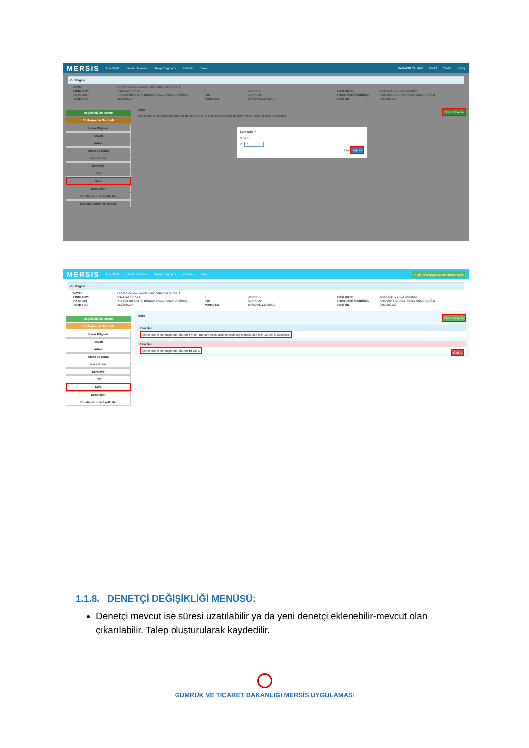MERSIS Ana Sayfa Başvuru İşlemleri Talep Sorgulama Yönetim Evrak BAHADIR YILMAZ Modül Yardım Çıkış
Ön Bilgiler
Unvan TEKNİKLOGİC ACENTALIĞI ANONİM ŞİRKETİ Firma Nevi ANONİM ŞİRKET İl ANKARA Vergi Dairesi BAŞKENT VERGİ DAİRESİ Alt Grubu PAY SAHİBİ SAYISI BİRDEN FAZLA ANONİM ŞİRKET İlçe ÇANKAYA Ticaret Sicil Müdürlüğü ANKARA TİCARET SİCİLİ MÜDÜRLÜĞÜ Talep Türü DEĞİŞİKLİK Mersis No 0966030213000001 Vergi No 9660302130
Değişiklik Ön İzleme
Sözleşmenin Son Hali
Karar Bilgileri
Unvan
Adres
Amaç ve Konu
Nace Kodu
Sermaye
Pay
Süre
Denetçiler
Yönetim Kurulu / Yetkililer
Şirketin İdaresi ve Temsili
Süre Ekle / Düzenle
Şirket süresi kuruluşundan itibaren 10 yıldır. Bu süre esas sözleşmesini değiştirmek suretiyle uzatılıp kısaltılabilir.
Süre Ekle ×
Sınırsız ☐
Yıl 8
İptal Kaydet
MERSIS Ana Sayfa Başvuru İşlemleri Talep Sorgulama Yönetim Evrak ✔ İşleminiz başarıyla tamamlanmıştır.
Ön Bilgiler
Unvan TEKNİKLOGİC ACENTALIĞI ANONİM ŞİRKETİ Firma Nevi ANONİM ŞİRKET İl ANKARA Vergi Dairesi BAŞKENT VERGİ DAİRESİ Alt Grubu PAY SAHİBİ SAYISI BİRDEN FAZLA ANONİM ŞİRKET İlçe ÇANKAYA Ticaret Sicil Müdürlüğü ANKARA TİCARET SİCİLİ MÜDÜRLÜĞÜ Talep Türü DEĞİŞİKLİK Mersis No 0966030213000001 Vergi No 9660302130
Değişiklik Ön İzleme
Sözleşmenin Son Hali
Karar Bilgileri
Unvan
Adres
Amaç ve Konu
Nace Kodu
Sermaye
Pay
Süre
Denetçiler
Yönetim Kurulu / Yetkililer
Süre Ekle / Düzenle
Yeni Hali
Şirket süresi kuruluşundan itibaren 8 yıldır. Bu süre esas sözleşmesini değiştirmek suretiyle uzatılıp kısaltılabilir.
Eski Hali
Şirket süresi kuruluşundan itibaren 10 yıldır. Geri Al
1.1.8. DENETÇİ DEĞİŞİKLİĞİ MENÜSÜ:
Denetçi mevcut ise süresi uzatılabilir ya da yeni denetçi eklenebilir-mevcut olan çıkarılabilir. Talep oluşturularak kaydedilir.
GÜMRÜK VE TİCARET BAKANLIĞI MERSİS UYGULAMASI